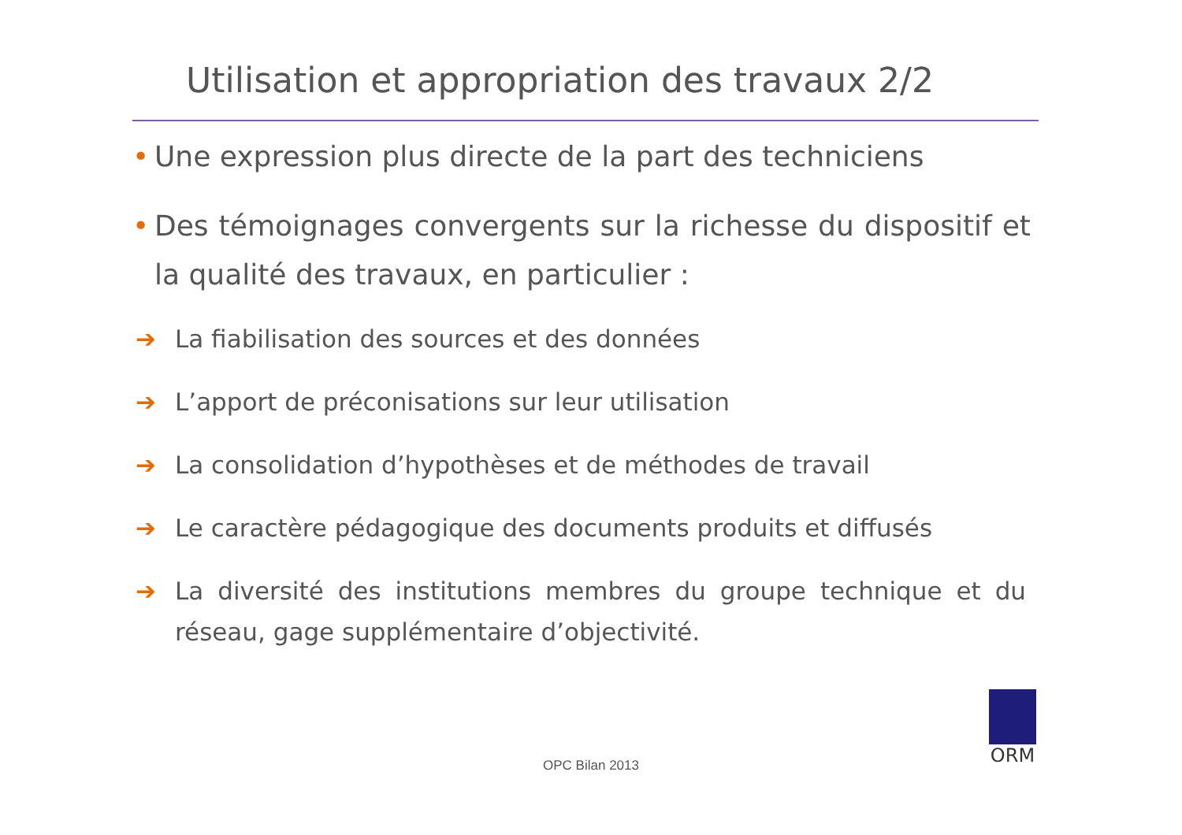Utilisation et appropriation des travaux 2/2
• Une expression plus directe de la part des techniciens
• Des témoignages convergents sur la richesse du dispositif et la qualité des travaux, en particulier :
➔ La fiabilisation des sources et des données
➔ L’apport de préconisations sur leur utilisation
➔ La consolidation d’hypothèses et de méthodes de travail
➔ Le caractère pédagogique des documents produits et diffusés
➔ La diversité des institutions membres du groupe technique et du réseau, gage supplémentaire d’objectivité.
OPC Bilan 2013
ORM